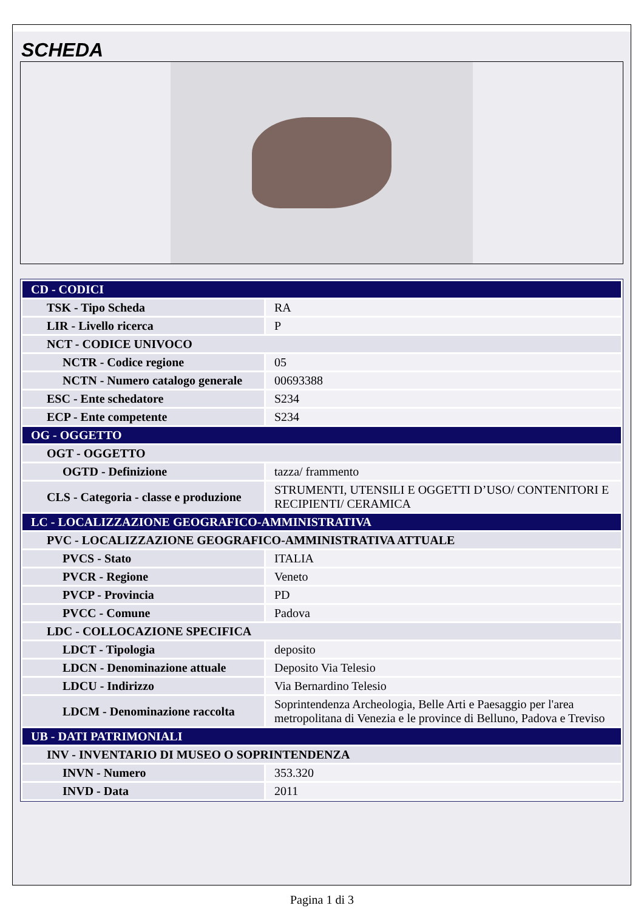SCHEDA
| CD - CODICI | |
| TSK - Tipo Scheda | RA |
| LIR - Livello ricerca | P |
| NCT - CODICE UNIVOCO | |
| NCTR - Codice regione | 05 |
| NCTN - Numero catalogo generale | 00693388 |
| ESC - Ente schedatore | S234 |
| ECP - Ente competente | S234 |
| OG - OGGETTO | |
| OGT - OGGETTO | |
| OGTD - Definizione | tazza/ frammento |
| CLS - Categoria - classe e produzione | STRUMENTI, UTENSILI E OGGETTI D’USO/ CONTENITORI E RECIPIENTI/ CERAMICA |
| LC - LOCALIZZAZIONE GEOGRAFICO-AMMINISTRATIVA | |
| PVC - LOCALIZZAZIONE GEOGRAFICO-AMMINISTRATIVA ATTUALE | |
| PVCS - Stato | ITALIA |
| PVCR - Regione | Veneto |
| PVCP - Provincia | PD |
| PVCC - Comune | Padova |
| LDC - COLLOCAZIONE SPECIFICA | |
| LDCT - Tipologia | deposito |
| LDCN - Denominazione attuale | Deposito Via Telesio |
| LDCU - Indirizzo | Via Bernardino Telesio |
| LDCM - Denominazione raccolta | Soprintendenza Archeologia, Belle Arti e Paesaggio per l'area metropolitana di Venezia e le province di Belluno, Padova e Treviso |
| UB - DATI PATRIMONIALI | |
| INV - INVENTARIO DI MUSEO O SOPRINTENDENZA | |
| INVN - Numero | 353.320 |
| INVD - Data | 2011 |
Pagina 1 di 3